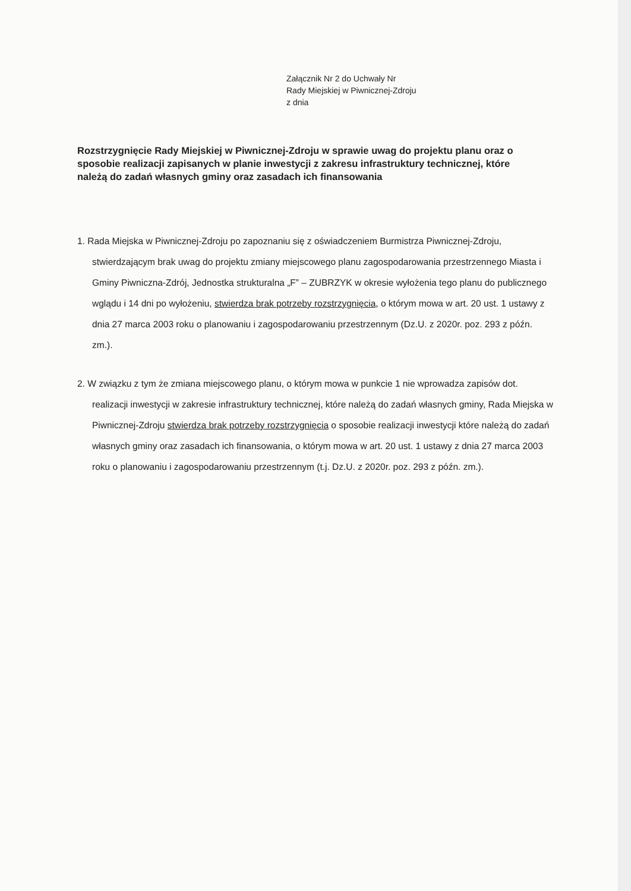Załącznik Nr 2 do Uchwały Nr
Rady Miejskiej w Piwnicznej-Zdroju
z dnia
Rozstrzygnięcie Rady Miejskiej w Piwnicznej-Zdroju w sprawie uwag do projektu planu oraz o sposobie realizacji zapisanych w planie inwestycji z zakresu infrastruktury technicznej, które należą do zadań własnych gminy oraz zasadach ich finansowania
1. Rada Miejska w Piwnicznej-Zdroju po zapoznaniu się z oświadczeniem Burmistrza Piwnicznej-Zdroju, stwierdzającym brak uwag do projektu zmiany miejscowego planu zagospodarowania przestrzennego Miasta i Gminy Piwniczna-Zdrój, Jednostka strukturalna „F” – ZUBRZYK w okresie wyłożenia tego planu do publicznego wglądu i 14 dni po wyłożeniu, stwierdza brak potrzeby rozstrzygnięcia, o którym mowa w art. 20 ust. 1 ustawy z dnia 27 marca 2003 roku o planowaniu i zagospodarowaniu przestrzennym (Dz.U. z 2020r. poz. 293 z późn. zm.).
2. W związku z tym że zmiana miejscowego planu, o którym mowa w punkcie 1 nie wprowadza zapisów dot. realizacji inwestycji w zakresie infrastruktury technicznej, które należą do zadań własnych gminy, Rada Miejska w Piwnicznej-Zdroju stwierdza brak potrzeby rozstrzygnięcia o sposobie realizacji inwestycji które należą do zadań własnych gminy oraz zasadach ich finansowania, o którym mowa w art. 20 ust. 1 ustawy z dnia 27 marca 2003 roku o planowaniu i zagospodarowaniu przestrzennym (t.j. Dz.U. z 2020r. poz. 293 z późn. zm.).